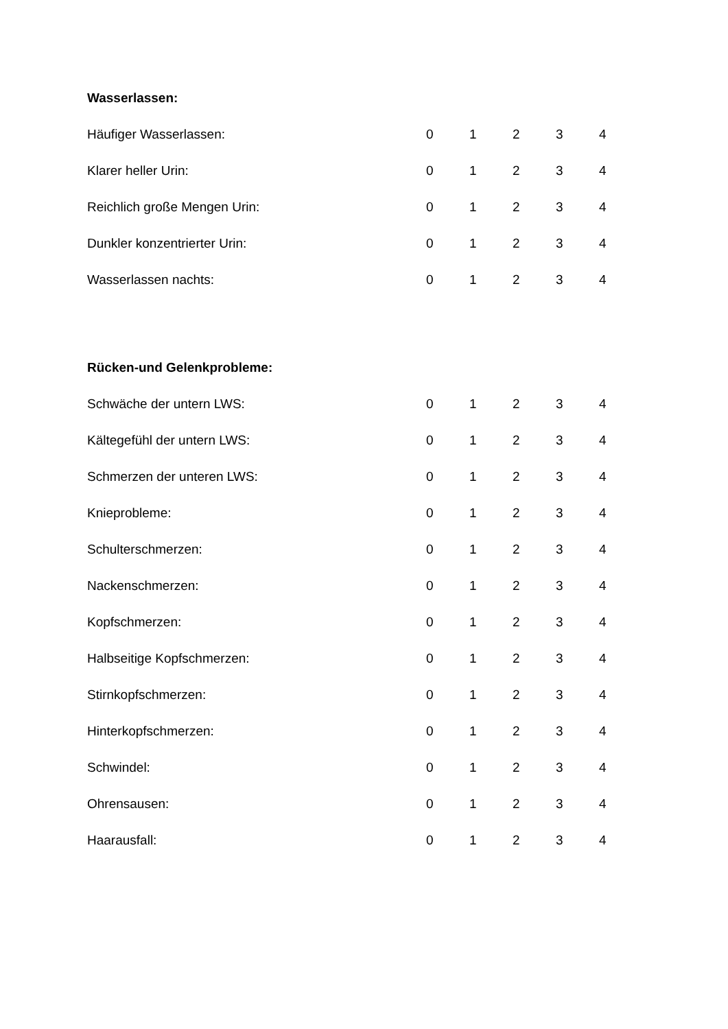Wasserlassen:
| Häufiger Wasserlassen: | 0 | 1 | 2 | 3 | 4 |
| Klarer heller Urin: | 0 | 1 | 2 | 3 | 4 |
| Reichlich große Mengen Urin: | 0 | 1 | 2 | 3 | 4 |
| Dunkler konzentrierter Urin: | 0 | 1 | 2 | 3 | 4 |
| Wasserlassen nachts: | 0 | 1 | 2 | 3 | 4 |
Rücken-und Gelenkprobleme:
| Schwäche der untern LWS: | 0 | 1 | 2 | 3 | 4 |
| Kältegefühl der untern LWS: | 0 | 1 | 2 | 3 | 4 |
| Schmerzen der unteren LWS: | 0 | 1 | 2 | 3 | 4 |
| Knieprobleme: | 0 | 1 | 2 | 3 | 4 |
| Schulterschmerzen: | 0 | 1 | 2 | 3 | 4 |
| Nackenschmerzen: | 0 | 1 | 2 | 3 | 4 |
| Kopfschmerzen: | 0 | 1 | 2 | 3 | 4 |
| Halbseitige Kopfschmerzen: | 0 | 1 | 2 | 3 | 4 |
| Stirnkopfschmerzen: | 0 | 1 | 2 | 3 | 4 |
| Hinterkopfschmerzen: | 0 | 1 | 2 | 3 | 4 |
| Schwindel: | 0 | 1 | 2 | 3 | 4 |
| Ohrensausen: | 0 | 1 | 2 | 3 | 4 |
| Haarausfall: | 0 | 1 | 2 | 3 | 4 |